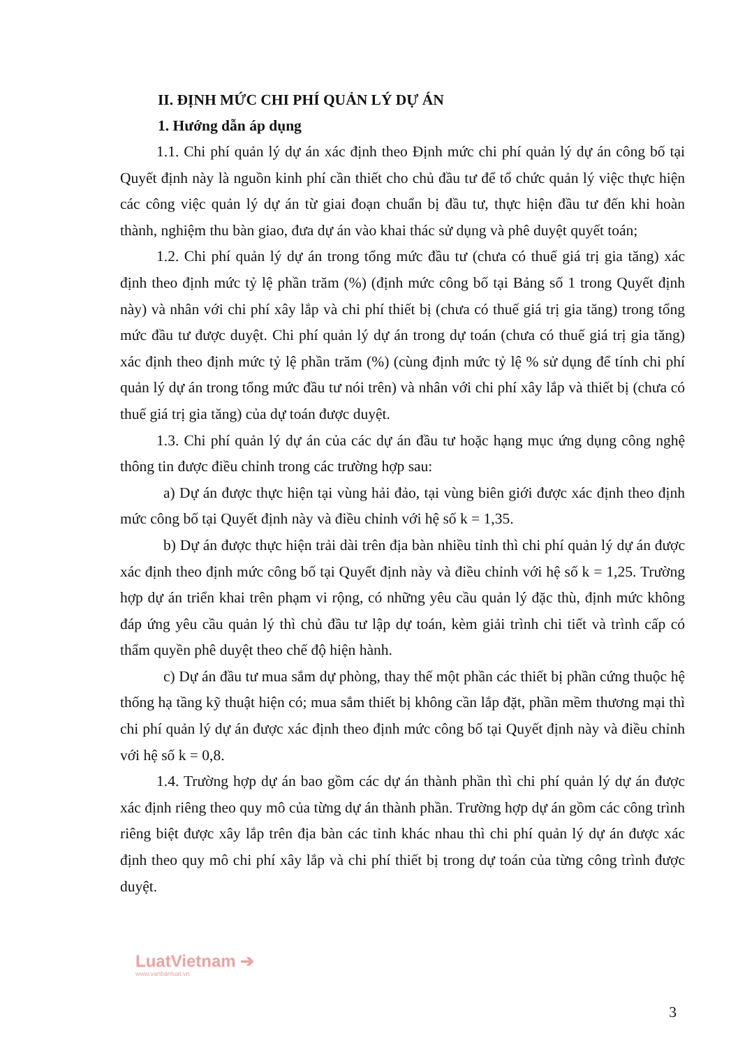II. ĐỊNH MỨC CHI PHÍ QUẢN LÝ DỰ ÁN
1. Hướng dẫn áp dụng
1.1. Chi phí quản lý dự án xác định theo Định mức chi phí quản lý dự án công bố tại Quyết định này là nguồn kinh phí cần thiết cho chủ đầu tư để tổ chức quản lý việc thực hiện các công việc quản lý dự án từ giai đoạn chuẩn bị đầu tư, thực hiện đầu tư đến khi hoàn thành, nghiệm thu bàn giao, đưa dự án vào khai thác sử dụng và phê duyệt quyết toán;
1.2. Chi phí quản lý dự án trong tổng mức đầu tư (chưa có thuế giá trị gia tăng) xác định theo định mức tỷ lệ phần trăm (%) (định mức công bố tại Bảng số 1 trong Quyết định này) và nhân với chi phí xây lắp và chi phí thiết bị (chưa có thuế giá trị gia tăng) trong tổng mức đầu tư được duyệt. Chi phí quản lý dự án trong dự toán (chưa có thuế giá trị gia tăng) xác định theo định mức tỷ lệ phần trăm (%) (cùng định mức tỷ lệ % sử dụng để tính chi phí quản lý dự án trong tổng mức đầu tư nói trên) và nhân với chi phí xây lắp và thiết bị (chưa có thuế giá trị gia tăng) của dự toán được duyệt.
1.3. Chi phí quản lý dự án của các dự án đầu tư hoặc hạng mục ứng dụng công nghệ thông tin được điều chỉnh trong các trường hợp sau:
a) Dự án được thực hiện tại vùng hải đảo, tại vùng biên giới được xác định theo định mức công bố tại Quyết định này và điều chỉnh với hệ số k = 1,35.
b) Dự án được thực hiện trải dài trên địa bàn nhiều tỉnh thì chi phí quản lý dự án được xác định theo định mức công bố tại Quyết định này và điều chỉnh với hệ số k = 1,25. Trường hợp dự án triển khai trên phạm vi rộng, có những yêu cầu quản lý đặc thù, định mức không đáp ứng yêu cầu quản lý thì chủ đầu tư lập dự toán, kèm giải trình chi tiết và trình cấp có thẩm quyền phê duyệt theo chế độ hiện hành.
c) Dự án đầu tư mua sắm dự phòng, thay thế một phần các thiết bị phần cứng thuộc hệ thống hạ tầng kỹ thuật hiện có; mua sắm thiết bị không cần lắp đặt, phần mềm thương mại thì chi phí quản lý dự án được xác định theo định mức công bố tại Quyết định này và điều chỉnh với hệ số k = 0,8.
1.4. Trường hợp dự án bao gồm các dự án thành phần thì chi phí quản lý dự án được xác định riêng theo quy mô của từng dự án thành phần. Trường hợp dự án gồm các công trình riêng biệt được xây lắp trên địa bàn các tỉnh khác nhau thì chi phí quản lý dự án được xác định theo quy mô chi phí xây lắp và chi phí thiết bị trong dự toán của từng công trình được duyệt.
LuatVietnam ➔
www.vanbanluat.vn
3